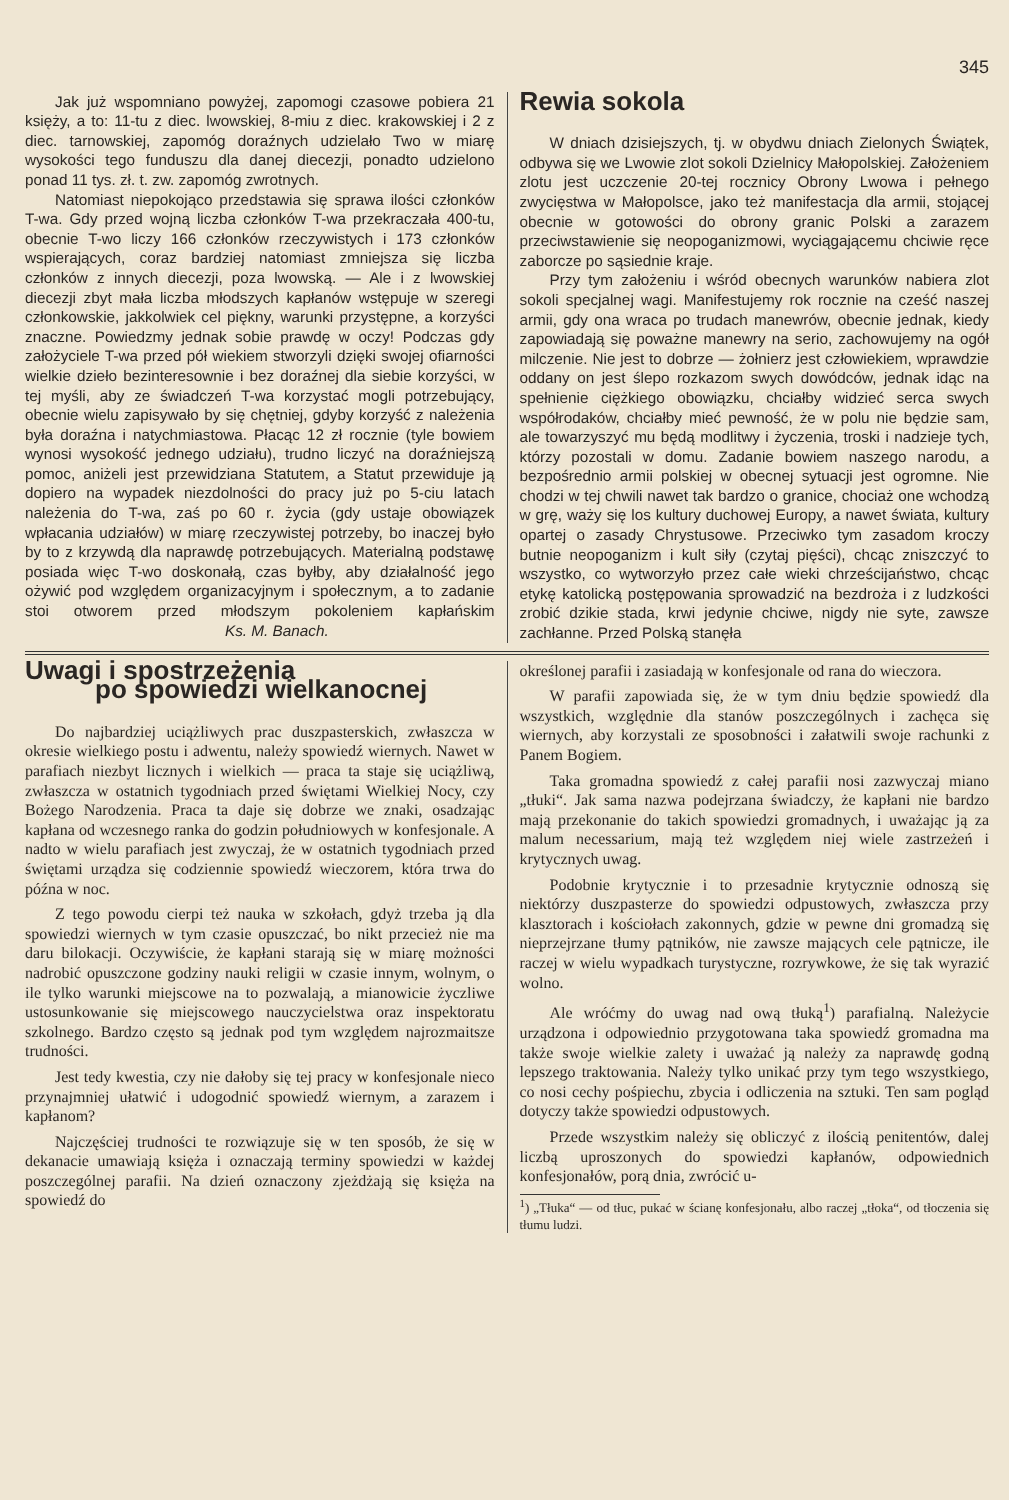345
Jak już wspomniano powyżej, zapomogi czasowe pobiera 21 księży, a to: 11-tu z diec. lwowskiej, 8-miu z diec. krakowskiej i 2 z diec. tarnowskiej, zapomóg doraźnych udzielało Two w miarę wysokości tego funduszu dla danej diecezji, ponadto udzielono ponad 11 tys. zł. t. zw. zapomóg zwrotnych.
Natomiast niepokojąco przedstawia się sprawa ilości członków T-wa. Gdy przed wojną liczba członków T-wa przekraczała 400-tu, obecnie T-wo liczy 166 członków rzeczywistych i 173 członków wspierających, coraz bardziej natomiast zmniejsza się liczba członków z innych diecezji, poza lwowską. — Ale i z lwowskiej diecezji zbyt mała liczba młodszych kapłanów wstępuje w szeregi członkowskie, jakkolwiek cel piękny, warunki przystępne, a korzyści znaczne. Powiedzmy jednak sobie prawdę w oczy! Podczas gdy założyciele T-wa przed pół wiekiem stworzyli dzięki swojej ofiarności wielkie dzieło bezinteresownie i bez doraźnej dla siebie korzyści, w tej myśli, aby ze świadczeń T-wa korzystać mogli potrzebujący, obecnie wielu zapisywało by się chętniej, gdyby korzyść z należenia była doraźna i natychmiastowa. Płacąc 12 zł rocznie (tyle bowiem wynosi wysokość jednego udziału), trudno liczyć na doraźniejszą pomoc, aniżeli jest przewidziana Statutem, a Statut przewiduje ją dopiero na wypadek niezdolności do pracy już po 5-ciu latach należenia do T-wa, zaś po 60 r. życia (gdy ustaje obowiązek wpłacania udziałów) w miarę rzeczywistej potrzeby, bo inaczej było by to z krzywdą dla naprawdę potrzebujących. Materialną podstawę posiada więc T-wo doskonałą, czas byłby, aby działalność jego ożywić pod względem organizacyjnym i społecznym, a to zadanie stoi otworem przed młodszym pokoleniem kapłańskim Ks. M. Banach.
Rewia sokola
W dniach dzisiejszych, tj. w obydwu dniach Zielonych Świątek, odbywa się we Lwowie zlot sokoli Dzielnicy Małopolskiej. Założeniem zlotu jest uczczenie 20-tej rocznicy Obrony Lwowa i pełnego zwycięstwa w Małopolsce, jako też manifestacja dla armii, stojącej obecnie w gotowości do obrony granic Polski a zarazem przeciwstawienie się neopoganizmowi, wyciągającemu chciwie ręce zaborcze po sąsiednie kraje.
Przy tym założeniu i wśród obecnych warunków nabiera zlot sokoli specjalnej wagi. Manifestujemy rok rocznie na cześć naszej armii, gdy ona wraca po trudach manewrów, obecnie jednak, kiedy zapowiadają się poważne manewry na serio, zachowujemy na ogół milczenie. Nie jest to dobrze — żołnierz jest człowiekiem, wprawdzie oddany on jest ślepo rozkazom swych dowódców, jednak idąc na spełnienie ciężkiego obowiązku, chciałby widzieć serca swych współrodaków, chciałby mieć pewność, że w polu nie będzie sam, ale towarzyszyć mu będą modlitwy i życzenia, troski i nadzieje tych, którzy pozostali w domu. Zadanie bowiem naszego narodu, a bezpośrednio armii polskiej w obecnej sytuacji jest ogromne. Nie chodzi w tej chwili nawet tak bardzo o granice, chociaż one wchodzą w grę, waży się los kultury duchowej Europy, a nawet świata, kultury opartej o zasady Chrystusowe. Przeciwko tym zasadom kroczy butnie neopoganizm i kult siły (czytaj pięści), chcąc zniszczyć to wszystko, co wytworzyło przez całe wieki chrześcijaństwo, chcąc etykę katolicką postępowania sprowadzić na bezdroża i z ludzkości zrobić dzikie stada, krwi jedynie chciwe, nigdy nie syte, zawsze zachłanne. Przed Polską stanęła
Uwagi i spostrzeżenia
po spowiedzi wielkanocnej
Do najbardziej uciążliwych prac duszpasterskich, zwłaszcza w okresie wielkiego postu i adwentu, należy spowiedź wiernych. Nawet w parafiach niezbyt licznych i wielkich — praca ta staje się uciążliwą, zwłaszcza w ostatnich tygodniach przed świętami Wielkiej Nocy, czy Bożego Narodzenia. Praca ta daje się dobrze we znaki, osadzając kapłana od wczesnego ranka do godzin południowych w konfesjonale. A nadto w wielu parafiach jest zwyczaj, że w ostatnich tygodniach przed świętami urządza się codziennie spowiedź wieczorem, która trwa do późna w noc.
Z tego powodu cierpi też nauka w szkołach, gdyż trzeba ją dla spowiedzi wiernych w tym czasie opuszczać, bo nikt przecież nie ma daru bilokacji. Oczywiście, że kapłani starają się w miarę możności nadrobić opuszczone godziny nauki religii w czasie innym, wolnym, o ile tylko warunki miejscowe na to pozwalają, a mianowicie życzliwe ustosunkowanie się miejscowego nauczycielstwa oraz inspektoratu szkolnego. Bardzo często są jednak pod tym względem najrozmaitsze trudności.
Jest tedy kwestia, czy nie dałoby się tej pracy w konfesjonale nieco przynajmniej ułatwić i udogodnić spowiedź wiernym, a zarazem i kapłanom?
Najczęściej trudności te rozwiązuje się w ten sposób, że się w dekanacie umawiają księża i oznaczają terminy spowiedzi w każdej poszczególnej parafii. Na dzień oznaczony zjeżdżają się księża na spowiedź do
określonej parafii i zasiadają w konfesjonale od rana do wieczora.
W parafii zapowiada się, że w tym dniu będzie spowiedź dla wszystkich, względnie dla stanów poszczególnych i zachęca się wiernych, aby korzystali ze sposobności i załatwili swoje rachunki z Panem Bogiem.
Taka gromadna spowiedź z całej parafii nosi zazwyczaj miano „tłuki“. Jak sama nazwa podejrzana świadczy, że kapłani nie bardzo mają przekonanie do takich spowiedzi gromadnych, i uważając ją za malum necessarium, mają też względem niej wiele zastrzeżeń i krytycznych uwag.
Podobnie krytycznie i to przesadnie krytycznie odnoszą się niektórzy duszpasterze do spowiedzi odpustowych, zwłaszcza przy klasztorach i kościołach zakonnych, gdzie w pewne dni gromadzą się nieprzejrzane tłumy pątników, nie zawsze mających cele pątnicze, ile raczej w wielu wypadkach turystyczne, rozrywkowe, że się tak wyrazić wolno.
Ale wróćmy do uwag nad ową tłuką<sup>1</sup>) parafialną. Należycie urządzona i odpowiednio przygotowana taka spowiedź gromadna ma także swoje wielkie zalety i uważać ją należy za naprawdę godną lepszego traktowania. Należy tylko unikać przy tym tego wszystkiego, co nosi cechy pośpiechu, zbycia i odliczenia na sztuki. Ten sam pogląd dotyczy także spowiedzi odpustowych.
Przede wszystkim należy się obliczyć z ilością penitentów, dalej liczbą uproszonych do spowiedzi kapłanów, odpowiednich konfesjonałów, porą dnia, zwrócić u-
<sup>1</sup>) „Tłuka“ — od tłuc, pukać w ścianę konfesjonału, albo raczej „tłoka“, od tłoczenia się tłumu ludzi.